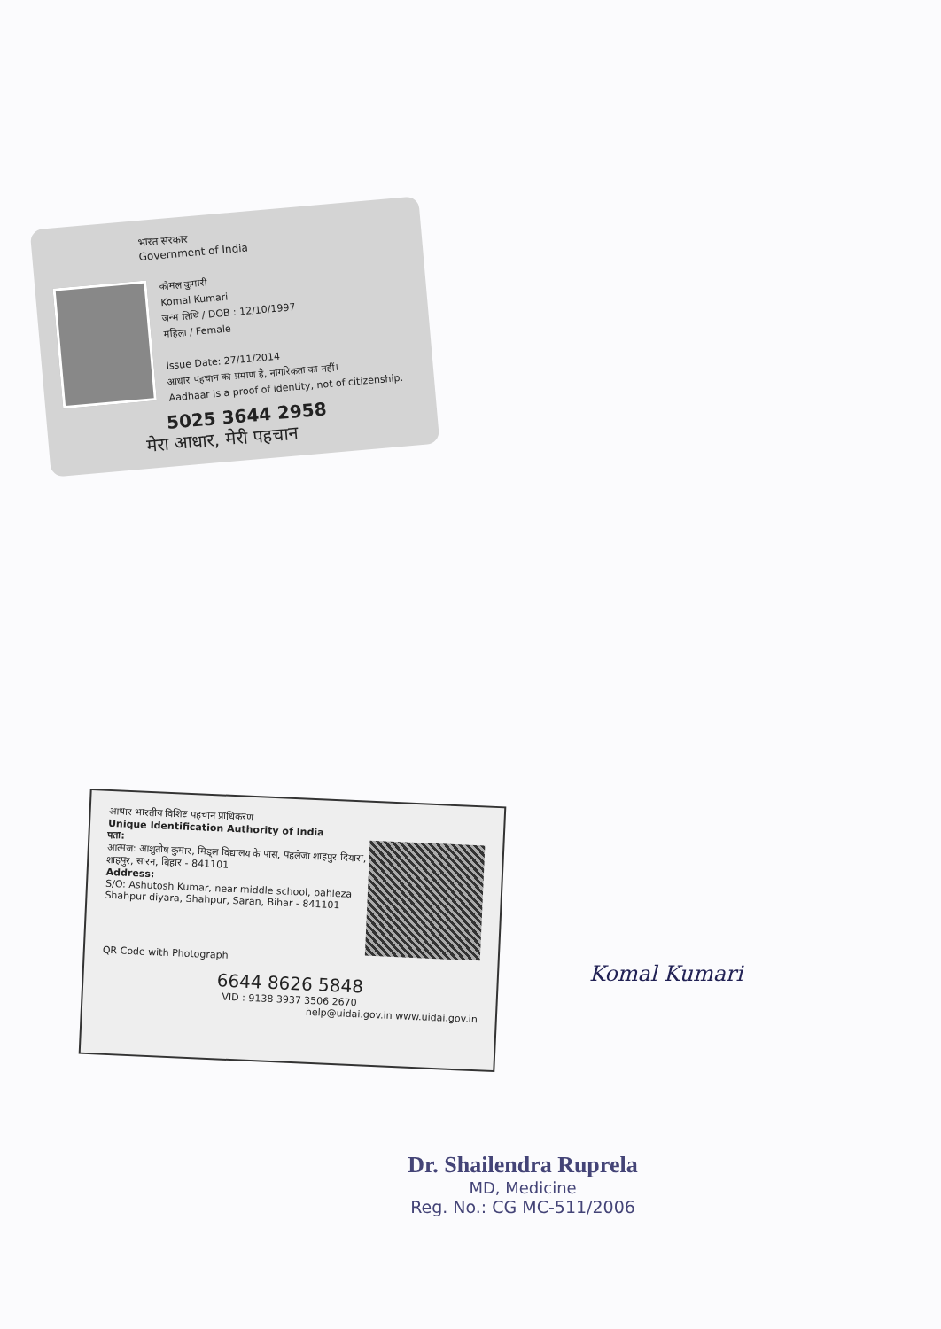भारत सरकार
Government of India
कोमल कुमारी
Komal Kumari
जन्म तिथि / DOB : 12/10/1997
महिला / Female
Issue Date: 27/11/2014
आधार पहचान का प्रमाण है, नागरिकता का नहीं।
Aadhaar is a proof of identity, not of citizenship.
5025 3644 2958
मेरा आधार, मेरी पहचान
आधार भारतीय विशिष्ट पहचान प्राधिकरण
Unique Identification Authority of India
पता:
आत्मज: आशुतोष कुमार, मिड्ल विद्यालय के पास, पहलेजा शाहपुर दियारा, शाहपुर, सारन, बिहार - 841101
Address:
S/O: Ashutosh Kumar, near middle school, pahleza Shahpur diyara, Shahpur, Saran, Bihar - 841101
QR Code with Photograph
6644 8626 5848
VID : 9138 3937 3506 2670
help@uidai.gov.in www.uidai.gov.in
Komal Kumari
Dr. Shailendra Ruprela
MD, Medicine
Reg. No.: CG MC-511/2006